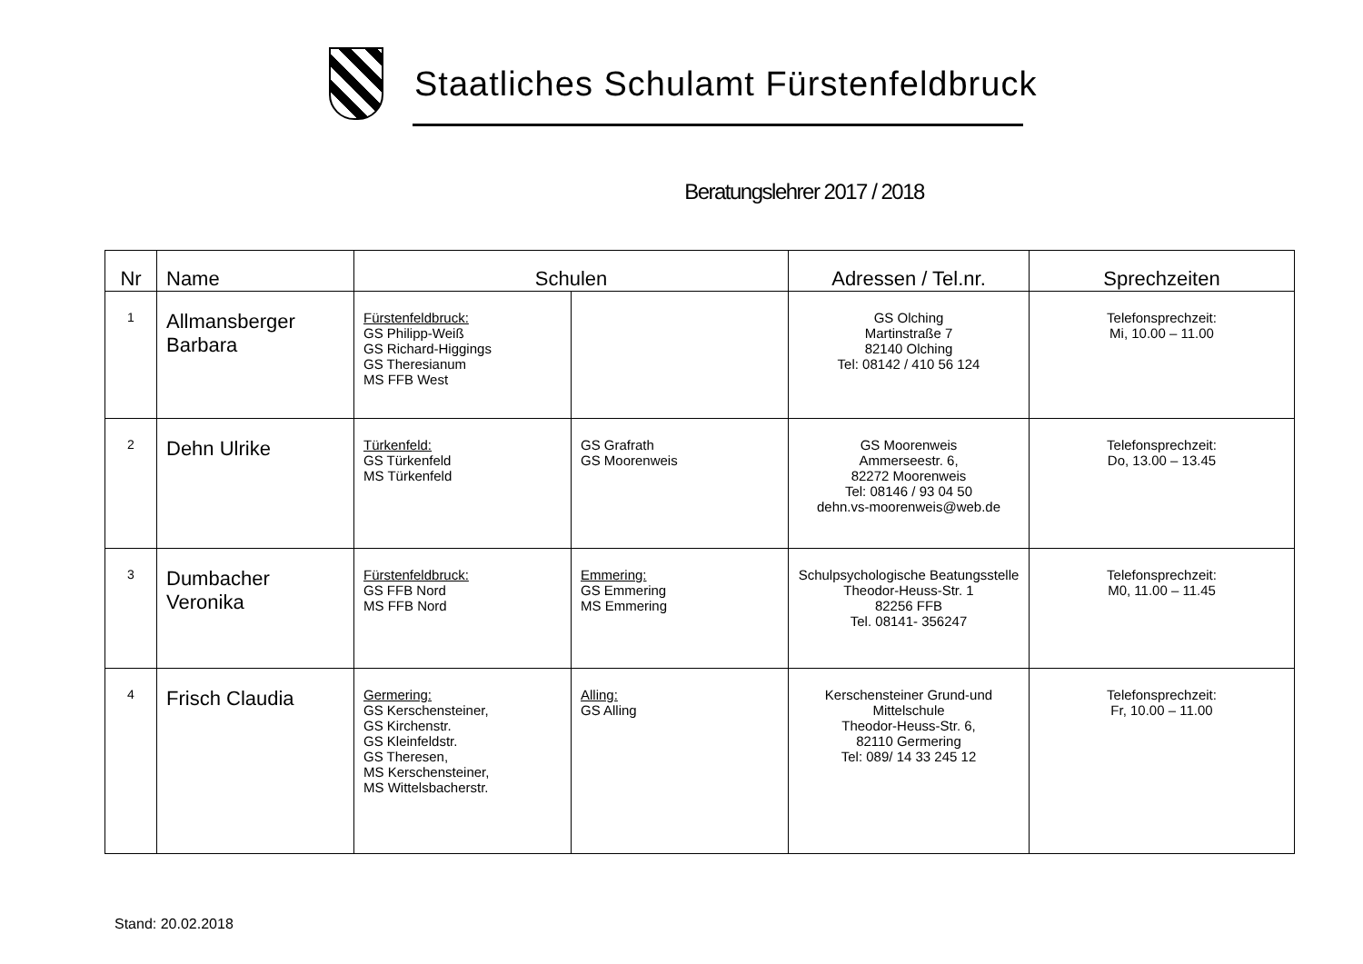Staatliches Schulamt Fürstenfeldbruck
Beratungslehrer 2017 / 2018
| Nr | Name | Schulen | | Adressen / Tel.nr. | Sprechzeiten |
| --- | --- | --- | --- | --- | --- |
| 1 | Allmansberger Barbara | Fürstenfeldbruck: GS Philipp-Weiß GS Richard-Higgings GS Theresianum MS FFB West | | GS Olching Martinstraße 7 82140 Olching Tel: 08142 / 410 56 124 | Telefonsprechzeit: Mi, 10.00 – 11.00 |
| 2 | Dehn Ulrike | Türkenfeld: GS Türkenfeld MS Türkenfeld | GS Grafrath GS Moorenweis | GS Moorenweis Ammerseestr. 6, 82272 Moorenweis Tel: 08146 / 93 04 50 dehn.vs-moorenweis@web.de | Telefonsprechzeit: Do, 13.00 – 13.45 |
| 3 | Dumbacher Veronika | Fürstenfeldbruck: GS FFB Nord MS FFB Nord | Emmering: GS Emmering MS Emmering | Schulpsychologische Beatungsstelle Theodor-Heuss-Str. 1 82256 FFB Tel. 08141- 356247 | Telefonsprechzeit: M0, 11.00 – 11.45 |
| 4 | Frisch Claudia | Germering: GS Kerschensteiner, GS Kirchenstr. GS Kleinfeldstr. GS Theresen, MS Kerschensteiner, MS Wittelsbacherstr. | Alling: GS Alling | Kerschensteiner Grund-und Mittelschule Theodor-Heuss-Str. 6, 82110 Germering Tel: 089/ 14 33 245 12 | Telefonsprechzeit: Fr, 10.00 – 11.00 |
Stand: 20.02.2018